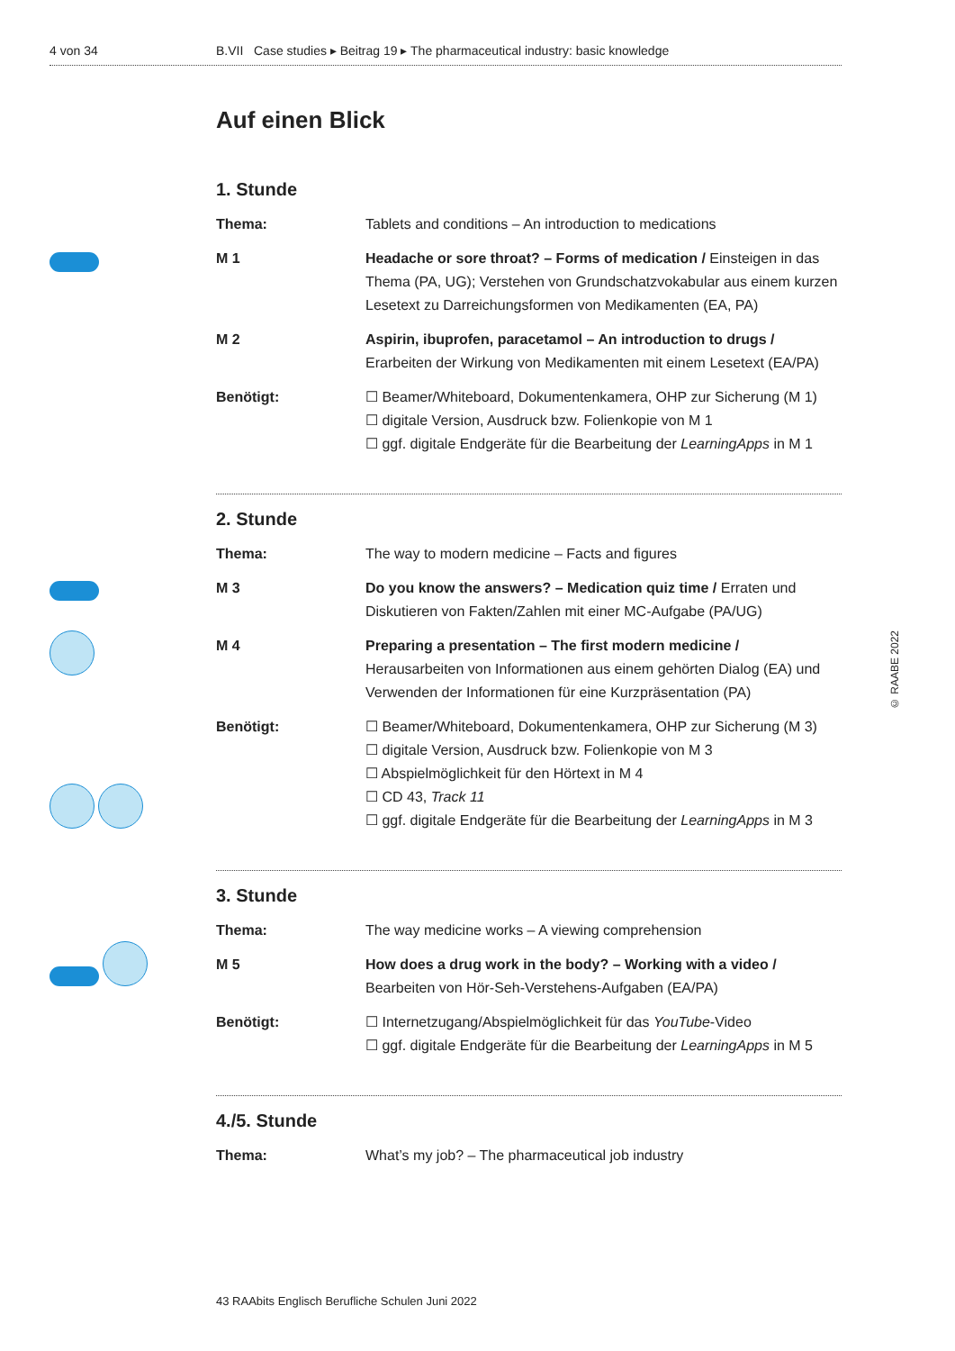4 von 34 B.VII Case studies ▸ Beitrag 19 ▸ The pharmaceutical industry: basic knowledge
Auf einen Blick
1. Stunde
| Thema: | Tablets and conditions – An introduction to medications |
| M 1 | Headache or sore throat? – Forms of medication / Einsteigen in das Thema (PA, UG); Verstehen von Grundschatzvokabular aus einem kurzen Lesetext zu Darreichungsformen von Medikamenten (EA, PA) |
| M 2 | Aspirin, ibuprofen, paracetamol – An introduction to drugs / Erarbeiten der Wirkung von Medikamenten mit einem Lesetext (EA/PA) |
| Benötigt: | ☐ Beamer/Whiteboard, Dokumentenkamera, OHP zur Sicherung (M 1) ☐ digitale Version, Ausdruck bzw. Folienkopie von M 1 ☐ ggf. digitale Endgeräte für die Bearbeitung der LearningApps in M 1 |
2. Stunde
| Thema: | The way to modern medicine – Facts and figures |
| M 3 | Do you know the answers? – Medication quiz time / Erraten und Diskutieren von Fakten/Zahlen mit einer MC-Aufgabe (PA/UG) |
| M 4 | Preparing a presentation – The first modern medicine / Herausarbeiten von Informationen aus einem gehörten Dialog (EA) und Verwenden der Informationen für eine Kurzpräsentation (PA) |
| Benötigt: | ☐ Beamer/Whiteboard, Dokumentenkamera, OHP zur Sicherung (M 3) ☐ digitale Version, Ausdruck bzw. Folienkopie von M 3 ☐ Abspielmöglichkeit für den Hörtext in M 4 ☐ CD 43, Track 11 ☐ ggf. digitale Endgeräte für die Bearbeitung der LearningApps in M 3 |
3. Stunde
| Thema: | The way medicine works – A viewing comprehension |
| M 5 | How does a drug work in the body? – Working with a video / Bearbeiten von Hör-Seh-Verstehens-Aufgaben (EA/PA) |
| Benötigt: | ☐ Internetzugang/Abspielmöglichkeit für das YouTube -Video ☐ ggf. digitale Endgeräte für die Bearbeitung der LearningApps in M 5 |
4./5. Stunde
| Thema: | What’s my job? – The pharmaceutical job industry |
© RAABE 2022
43 RAAbits Englisch Berufliche Schulen Juni 2022